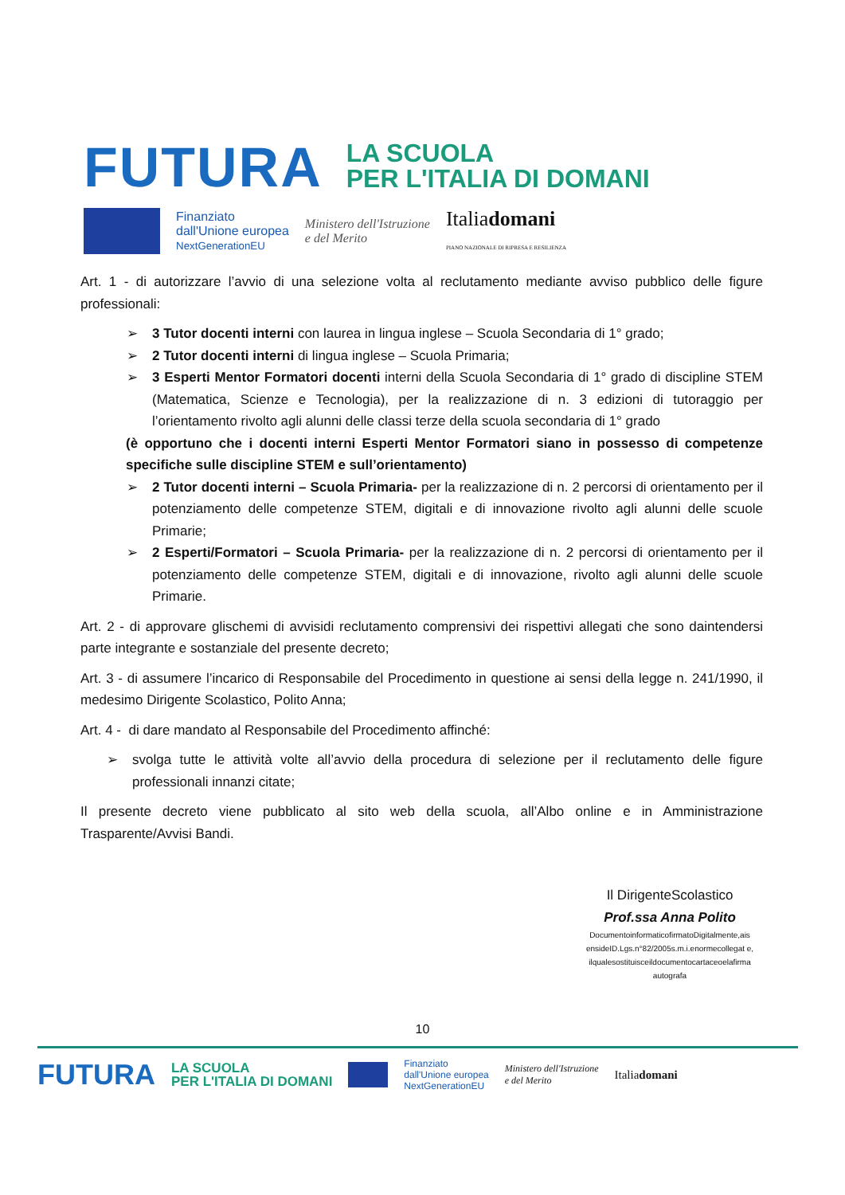FUTURA LA SCUOLA
PER L'ITALIA DI DOMANI
Finanziato
dall'Unione europea
NextGenerationEU
Ministero dell'Istruzione
e del Merito
Italiadomani
PIANO NAZIONALE DI RIPRESA E RESILIENZA
Art. 1 - di autorizzare l’avvio di una selezione volta al reclutamento mediante avviso pubblico delle figure professionali:
➢ 3 Tutor docenti interni con laurea in lingua inglese – Scuola Secondaria di 1° grado;
➢ 2 Tutor docenti interni di lingua inglese – Scuola Primaria;
➢ 3 Esperti Mentor Formatori docenti interni della Scuola Secondaria di 1° grado di discipline STEM (Matematica, Scienze e Tecnologia), per la realizzazione di n. 3 edizioni di tutoraggio per l’orientamento rivolto agli alunni delle classi terze della scuola secondaria di 1° grado
(è opportuno che i docenti interni Esperti Mentor Formatori siano in possesso di competenze specifiche sulle discipline STEM e sull’orientamento)
➢ 2 Tutor docenti interni – Scuola Primaria- per la realizzazione di n. 2 percorsi di orientamento per il potenziamento delle competenze STEM, digitali e di innovazione rivolto agli alunni delle scuole Primarie;
➢ 2 Esperti/Formatori – Scuola Primaria- per la realizzazione di n. 2 percorsi di orientamento per il potenziamento delle competenze STEM, digitali e di innovazione, rivolto agli alunni delle scuole Primarie.
Art. 2 - di approvare glischemi di avvisidi reclutamento comprensivi dei rispettivi allegati che sono daintendersi parte integrante e sostanziale del presente decreto;
Art. 3 - di assumere l’incarico di Responsabile del Procedimento in questione ai sensi della legge n. 241/1990, il medesimo Dirigente Scolastico, Polito Anna;
Art. 4 - di dare mandato al Responsabile del Procedimento affinché:
➢ svolga tutte le attività volte all’avvio della procedura di selezione per il reclutamento delle figure professionali innanzi citate;
Il presente decreto viene pubblicato al sito web della scuola, all’Albo online e in Amministrazione Trasparente/Avvisi Bandi.
Il DirigenteScolastico
Prof.ssa Anna Polito
DocumentoinformaticofirmatoDigitalmente,ais ensideID.Lgs.n°82/2005s.m.i.enormecollegat e,
ilqualesostituisceildocumentocartaceoelafirma autografa
10
FUTURA LA SCUOLA
PER L'ITALIA DI DOMANI Finanziato
dall'Unione europea
NextGenerationEU Ministero dell'Istruzione
e del Merito Italiadomani